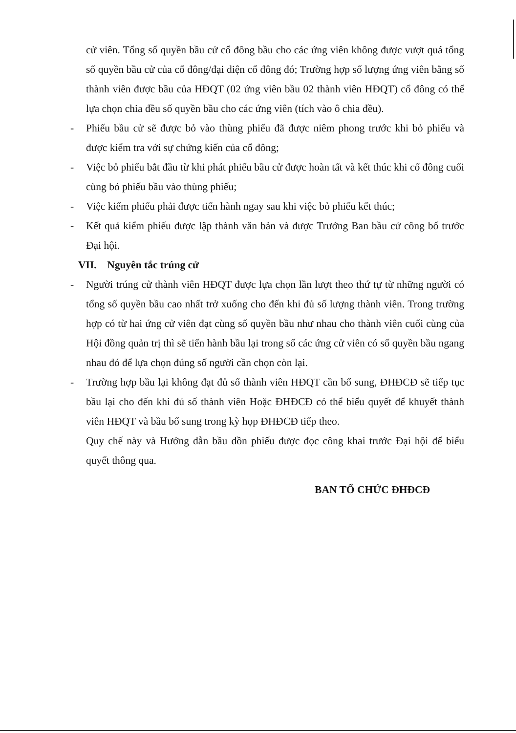cử viên. Tổng số quyền bầu cử cổ đông bầu cho các ứng viên không được vượt quá tổng số quyền bầu cử của cổ đông/đại diện cổ đông đó; Trường hợp số lượng ứng viên bằng số thành viên được bầu của HĐQT (02 ứng viên bầu 02 thành viên HĐQT) cổ đông có thể lựa chọn chia đều số quyền bầu cho các ứng viên (tích vào ô chia đều).
- Phiếu bầu cử sẽ được bỏ vào thùng phiếu đã được niêm phong trước khi bỏ phiếu và được kiểm tra với sự chứng kiến của cổ đông;
- Việc bỏ phiếu bắt đầu từ khi phát phiếu bầu cử được hoàn tất và kết thúc khi cổ đông cuối cùng bỏ phiếu bầu vào thùng phiếu;
- Việc kiểm phiếu phải được tiến hành ngay sau khi việc bỏ phiếu kết thúc;
- Kết quả kiểm phiếu được lập thành văn bản và được Trưởng Ban bầu cử công bố trước Đại hội.
VII. Nguyên tắc trúng cử
- Người trúng cử thành viên HĐQT được lựa chọn lần lượt theo thứ tự từ những người có tổng số quyền bầu cao nhất trở xuống cho đến khi đủ số lượng thành viên. Trong trường hợp có từ hai ứng cử viên đạt cùng số quyền bầu như nhau cho thành viên cuối cùng của Hội đồng quản trị thì sẽ tiến hành bầu lại trong số các ứng cử viên có số quyền bầu ngang nhau đó để lựa chọn đúng số người cần chọn còn lại.
- Trường hợp bầu lại không đạt đủ số thành viên HĐQT cần bổ sung, ĐHĐCĐ sẽ tiếp tục bầu lại cho đến khi đủ số thành viên Hoặc ĐHĐCĐ có thể biểu quyết để khuyết thành viên HĐQT và bầu bổ sung trong kỳ họp ĐHĐCĐ tiếp theo.
Quy chế này và Hướng dẫn bầu dồn phiếu được đọc công khai trước Đại hội để biểu quyết thông qua.
BAN TỔ CHỨC ĐHĐCĐ